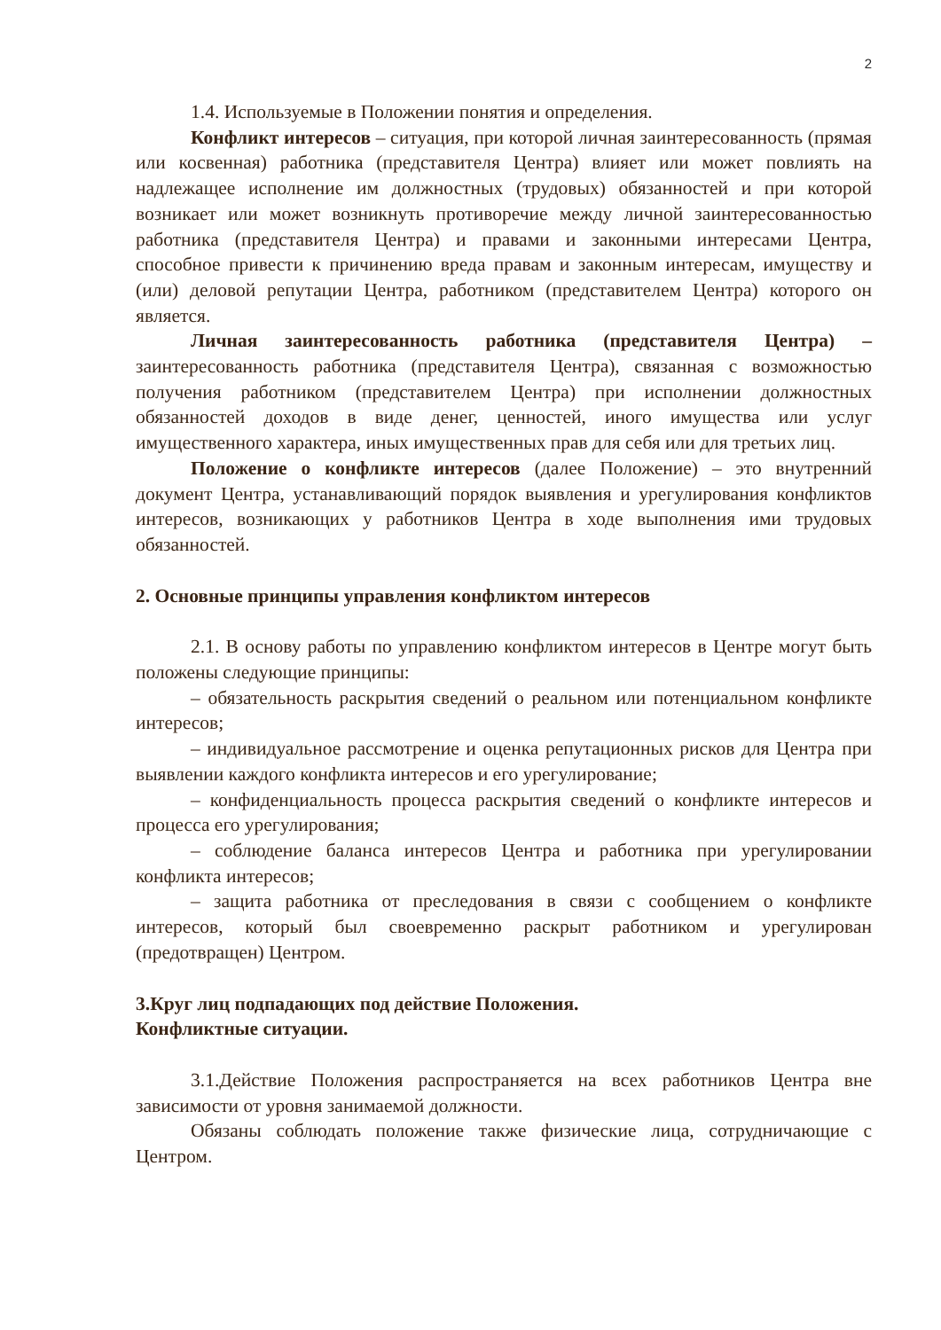2
1.4. Используемые в Положении понятия и определения.
Конфликт интересов – ситуация, при которой личная заинтересованность (прямая или косвенная) работника (представителя Центра) влияет или может повлиять на надлежащее исполнение им должностных (трудовых) обязанностей и при которой возникает или может возникнуть противоречие между личной заинтересованностью работника (представителя Центра) и правами и законными интересами Центра, способное привести к причинению вреда правам и законным интересам, имуществу и (или) деловой репутации Центра, работником (представителем Центра) которого он является.
Личная заинтересованность работника (представителя Центра) – заинтересованность работника (представителя Центра), связанная с возможностью получения работником (представителем Центра) при исполнении должностных обязанностей доходов в виде денег, ценностей, иного имущества или услуг имущественного характера, иных имущественных прав для себя или для третьих лиц.
Положение о конфликте интересов (далее Положение) – это внутренний документ Центра, устанавливающий порядок выявления и урегулирования конфликтов интересов, возникающих у работников Центра в ходе выполнения ими трудовых обязанностей.
2. Основные принципы управления конфликтом интересов
2.1. В основу работы по управлению конфликтом интересов в Центре могут быть положены следующие принципы:
– обязательность раскрытия сведений о реальном или потенциальном конфликте интересов;
– индивидуальное рассмотрение и оценка репутационных рисков для Центра при выявлении каждого конфликта интересов и его урегулирование;
– конфиденциальность процесса раскрытия сведений о конфликте интересов и процесса его урегулирования;
– соблюдение баланса интересов Центра и работника при урегулировании конфликта интересов;
– защита работника от преследования в связи с сообщением о конфликте интересов, который был своевременно раскрыт работником и урегулирован (предотвращен) Центром.
3.Круг лиц подпадающих под действие Положения.
Конфликтные ситуации.
3.1.Действие Положения распространяется на всех работников Центра вне зависимости от уровня занимаемой должности.
Обязаны соблюдать положение также физические лица, сотрудничающие с Центром.